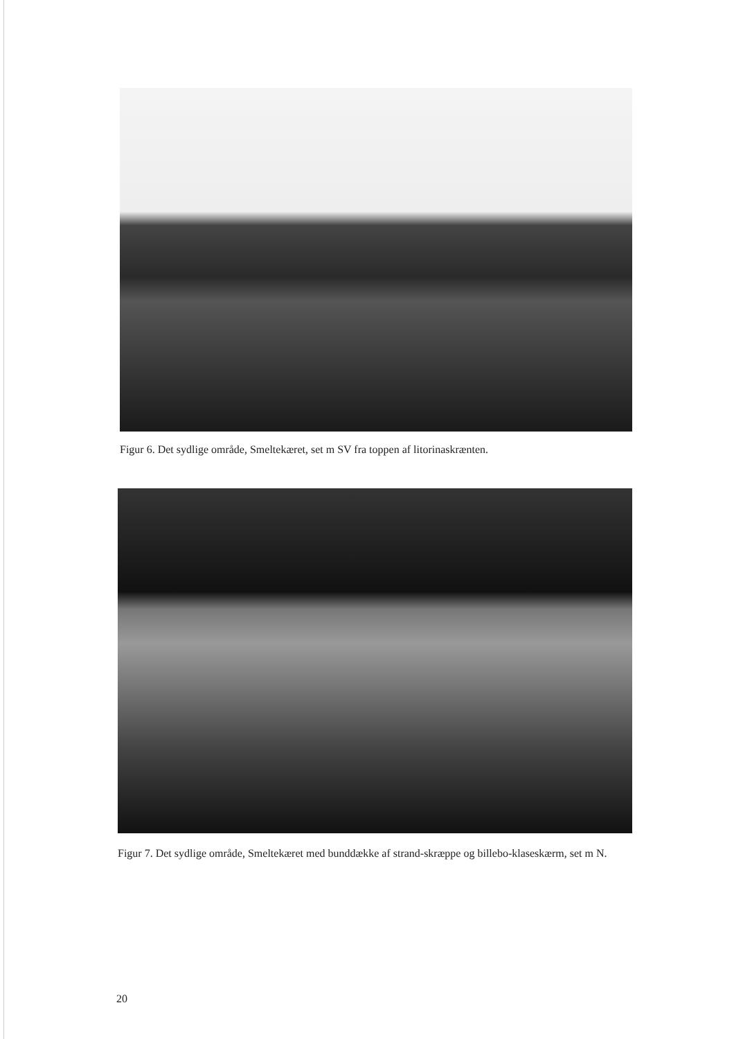Figur 6. Det sydlige område, Smeltekæret, set m SV fra toppen af litorinaskrænten.
Figur 7. Det sydlige område, Smeltekæret med bunddække af strand-skræppe og billebo-klaseskærm, set m N.
20